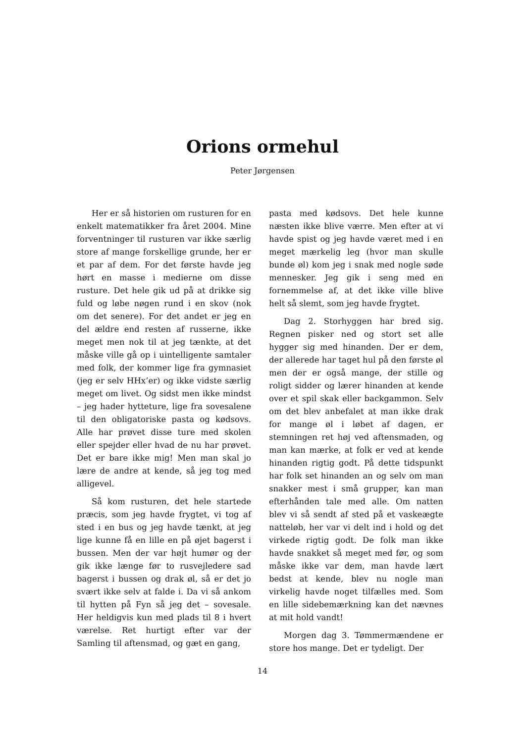Orions ormehul
Peter Jørgensen
Her er så historien om rusturen for en enkelt matematikker fra året 2004. Mine forventninger til rusturen var ikke særlig store af mange forskellige grunde, her er et par af dem. For det første havde jeg hørt en masse i medierne om disse rusture. Det hele gik ud på at drikke sig fuld og løbe nøgen rund i en skov (nok om det senere). For det andet er jeg en del ældre end resten af russerne, ikke meget men nok til at jeg tænkte, at det måske ville gå op i uintelligente samtaler med folk, der kommer lige fra gymnasiet (jeg er selv HHx’er) og ikke vidste særlig meget om livet. Og sidst men ikke mindst – jeg hader hytteture, lige fra sovesalene til den obligatoriske pasta og kødsovs. Alle har prøvet disse ture med skolen eller spejder eller hvad de nu har prøvet. Det er bare ikke mig! Men man skal jo lære de andre at kende, så jeg tog med alligevel.
Så kom rusturen, det hele startede præcis, som jeg havde frygtet, vi tog af sted i en bus og jeg havde tænkt, at jeg lige kunne få en lille en på øjet bagerst i bussen. Men der var højt humør og der gik ikke længe før to rusvejledere sad bagerst i bussen og drak øl, så er det jo svært ikke selv at falde i. Da vi så ankom til hytten på Fyn så jeg det – sovesale. Her heldigvis kun med plads til 8 i hvert værelse. Ret hurtigt efter var der Samling til aftensmad, og gæt en gang,
pasta med kødsovs. Det hele kunne næsten ikke blive værre. Men efter at vi havde spist og jeg havde været med i en meget mærkelig leg (hvor man skulle bunde øl) kom jeg i snak med nogle søde mennesker. Jeg gik i seng med en fornemmelse af, at det ikke ville blive helt så slemt, som jeg havde frygtet.
Dag 2. Storhyggen har bred sig. Regnen pisker ned og stort set alle hygger sig med hinanden. Der er dem, der allerede har taget hul på den første øl men der er også mange, der stille og roligt sidder og lærer hinanden at kende over et spil skak eller backgammon. Selv om det blev anbefalet at man ikke drak for mange øl i løbet af dagen, er stemningen ret høj ved aftensmaden, og man kan mærke, at folk er ved at kende hinanden rigtig godt. På dette tidspunkt har folk set hinanden an og selv om man snakker mest i små grupper, kan man efterhånden tale med alle. Om natten blev vi så sendt af sted på et vaskeægte natteløb, her var vi delt ind i hold og det virkede rigtig godt. De folk man ikke havde snakket så meget med før, og som måske ikke var dem, man havde lært bedst at kende, blev nu nogle man virkelig havde noget tilfælles med. Som en lille sidebemærkning kan det nævnes at mit hold vandt!
Morgen dag 3. Tømmermændene er store hos mange. Det er tydeligt. Der
14